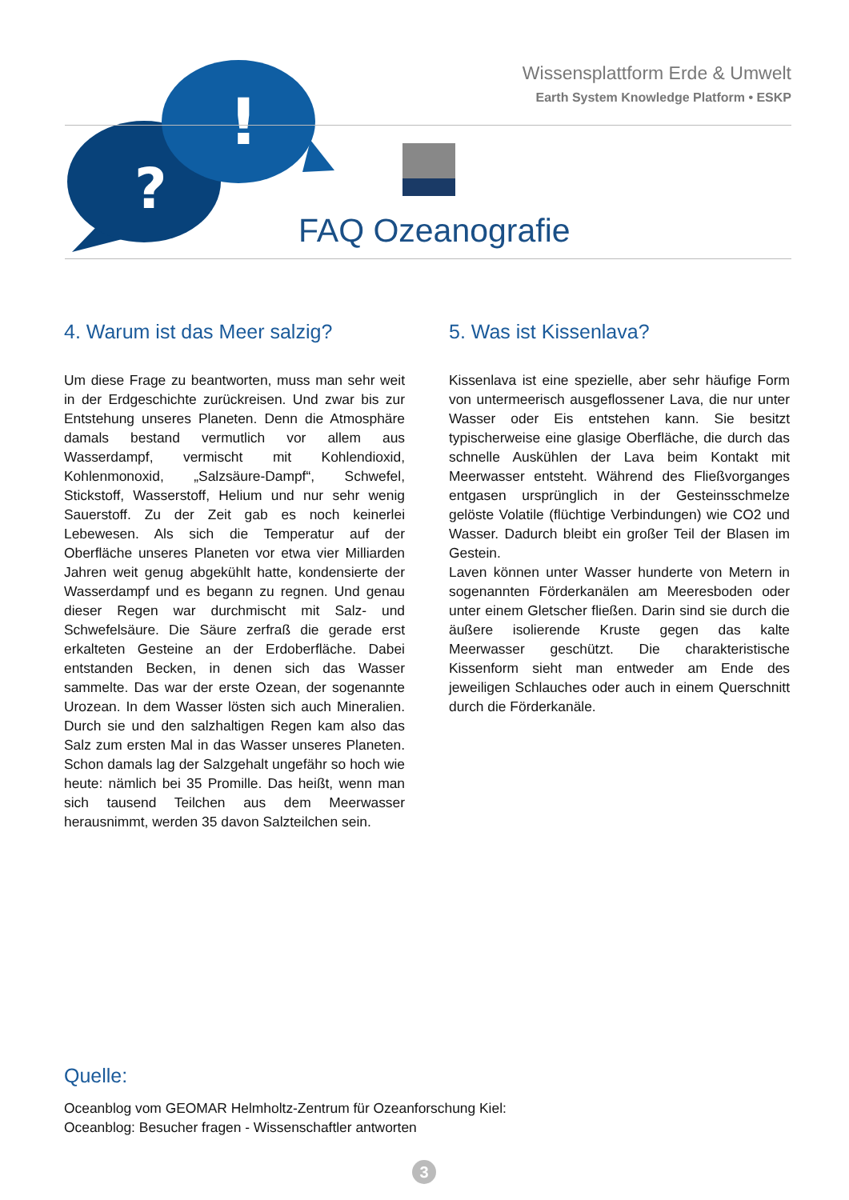?
!
Wissensplattform Erde & Umwelt
Earth System Knowledge Platform • ESKP
FAQ Ozeanografie
4. Warum ist das Meer salzig?
Um diese Frage zu beantworten, muss man sehr weit in der Erdgeschichte zurückreisen. Und zwar bis zur Entstehung unseres Planeten. Denn die Atmosphäre damals bestand vermutlich vor allem aus Wasserdampf, vermischt mit Kohlendioxid, Kohlenmonoxid, „Salzsäure-Dampf“, Schwefel, Stickstoff, Wasserstoff, Helium und nur sehr wenig Sauerstoff. Zu der Zeit gab es noch keinerlei Lebewesen. Als sich die Temperatur auf der Oberfläche unseres Planeten vor etwa vier Milliarden Jahren weit genug abgekühlt hatte, kondensierte der Wasserdampf und es begann zu regnen. Und genau dieser Regen war durchmischt mit Salz- und Schwefelsäure. Die Säure zerfraß die gerade erst erkalteten Gesteine an der Erdoberfläche. Dabei entstanden Becken, in denen sich das Wasser sammelte. Das war der erste Ozean, der sogenannte Urozean. In dem Wasser lösten sich auch Mineralien. Durch sie und den salzhaltigen Regen kam also das Salz zum ersten Mal in das Wasser unseres Planeten. Schon damals lag der Salzgehalt ungefähr so hoch wie heute: nämlich bei 35 Promille. Das heißt, wenn man sich tausend Teilchen aus dem Meerwasser herausnimmt, werden 35 davon Salzteilchen sein.
5. Was ist Kissenlava?
Kissenlava ist eine spezielle, aber sehr häufige Form von untermeerisch ausgeflossener Lava, die nur unter Wasser oder Eis entstehen kann. Sie besitzt typischerweise eine glasige Oberfläche, die durch das schnelle Auskühlen der Lava beim Kontakt mit Meerwasser entsteht. Während des Fließvorganges entgasen ursprünglich in der Gesteinsschmelze gelöste Volatile (flüchtige Verbindungen) wie CO2 und Wasser. Dadurch bleibt ein großer Teil der Blasen im Gestein.
Laven können unter Wasser hunderte von Metern in sogenannten Förderkanälen am Meeresboden oder unter einem Gletscher fließen. Darin sind sie durch die äußere isolierende Kruste gegen das kalte Meerwasser geschützt. Die charakteristische Kissenform sieht man entweder am Ende des jeweiligen Schlauches oder auch in einem Querschnitt durch die Förderkanäle.
Quelle:
Oceanblog vom GEOMAR Helmholtz-Zentrum für Ozeanforschung Kiel:
Oceanblog: Besucher fragen - Wissenschaftler antworten
3